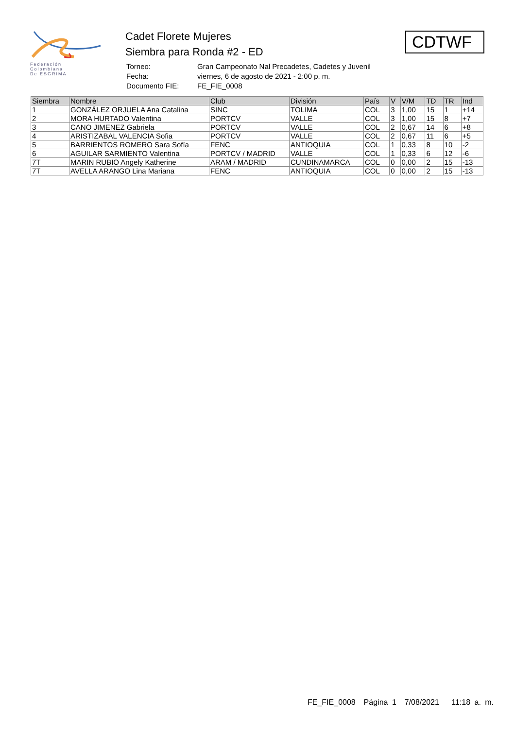Federación
Colombiana
De ESGRIMA
Cadet Florete Mujeres
Siembra para Ronda #2 - ED
| Torneo: | Gran Campeonato Nal Precadetes, Cadetes y Juvenil |
| Fecha: | viernes, 6 de agosto de 2021 - 2:00 p. m. |
| Documento FIE: | FE_FIE_0008 |
CDTWF
| Siembra | Nombre | Club | División | País | V | V/M | TD | TR | Ind |
| --- | --- | --- | --- | --- | --- | --- | --- | --- | --- |
| 1 | GONZÁLEZ ORJUELA Ana Catalina | SINC | TOLIMA | COL | 3 | 1,00 | 15 | 1 | +14 |
| 2 | MORA HURTADO Valentina | PORTCV | VALLE | COL | 3 | 1,00 | 15 | 8 | +7 |
| 3 | CANO JIMENEZ Gabriela | PORTCV | VALLE | COL | 2 | 0,67 | 14 | 6 | +8 |
| 4 | ARISTIZABAL VALENCIA Sofia | PORTCV | VALLE | COL | 2 | 0,67 | 11 | 6 | +5 |
| 5 | BARRIENTOS ROMERO Sara Sofía | FENC | ANTIOQUIA | COL | 1 | 0,33 | 8 | 10 | -2 |
| 6 | AGUILAR SARMIENTO Valentina | PORTCV / MADRID | VALLE | COL | 1 | 0,33 | 6 | 12 | -6 |
| 7T | MARIN RUBIO Angely Katherine | ARAM / MADRID | CUNDINAMARCA | COL | 0 | 0,00 | 2 | 15 | -13 |
| 7T | AVELLA ARANGO Lina Mariana | FENC | ANTIOQUIA | COL | 0 | 0,00 | 2 | 15 | -13 |
FE_FIE_0008 Página 1 7/08/2021 11:18 a. m.